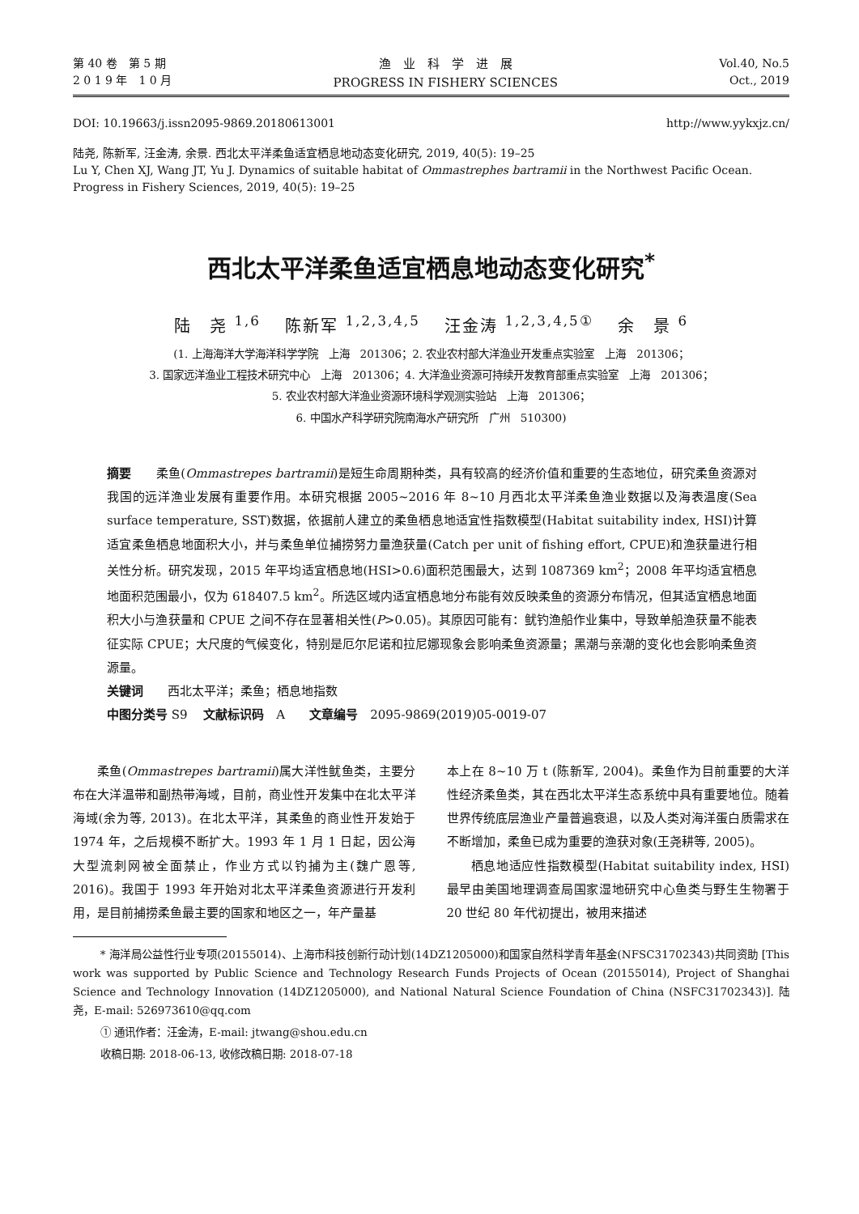第 40 卷　第 5 期
2 0 1 9 年　1 0 月
渔　业　科　学　进　展
PROGRESS IN FISHERY SCIENCES
Vol.40, No.5
Oct., 2019
DOI: 10.19663/j.issn2095-9869.20180613001 http://www.yykxjz.cn/
陆尧, 陈新军, 汪金涛, 余景. 西北太平洋柔鱼适宜栖息地动态变化研究, 2019, 40(5): 19–25
Lu Y, Chen XJ, Wang JT, Yu J. Dynamics of suitable habitat of Ommastrephes bartramii in the Northwest Pacific Ocean. Progress in Fishery Sciences, 2019, 40(5): 19–25
西北太平洋柔鱼适宜栖息地动态变化研究<sup>*</sup>
陆　尧 <sup>1,6</sup>　 陈新军 <sup>1,2,3,4,5</sup>　 汪金涛 <sup>1,2,3,4,5①</sup>　 余　景 <sup>6</sup>
(1. 上海海洋大学海洋科学学院　上海　201306；2. 农业农村部大洋渔业开发重点实验室　上海　201306；
3. 国家远洋渔业工程技术研究中心　上海　201306；4. 大洋渔业资源可持续开发教育部重点实验室　上海　201306；
5. 农业农村部大洋渔业资源环境科学观测实验站　上海　201306；
6. 中国水产科学研究院南海水产研究所　广州　510300)
摘要　　柔鱼(Ommastrepes bartramii)是短生命周期种类，具有较高的经济价值和重要的生态地位，研究柔鱼资源对我国的远洋渔业发展有重要作用。本研究根据 2005~2016 年 8~10 月西北太平洋柔鱼渔业数据以及海表温度(Sea surface temperature, SST)数据，依据前人建立的柔鱼栖息地适宜性指数模型(Habitat suitability index, HSI)计算适宜柔鱼栖息地面积大小，并与柔鱼单位捕捞努力量渔获量(Catch per unit of fishing effort, CPUE)和渔获量进行相关性分析。研究发现，2015 年平均适宜栖息地(HSI>0.6)面积范围最大，达到 1087369 km<sup>2</sup>；2008 年平均适宜栖息地面积范围最小，仅为 618407.5 km<sup>2</sup>。所选区域内适宜栖息地分布能有效反映柔鱼的资源分布情况，但其适宜栖息地面积大小与渔获量和 CPUE 之间不存在显著相关性(P>0.05)。其原因可能有：鱿钓渔船作业集中，导致单船渔获量不能表征实际 CPUE；大尺度的气候变化，特别是厄尔尼诺和拉尼娜现象会影响柔鱼资源量；黑潮与亲潮的变化也会影响柔鱼资源量。
关键词　　西北太平洋；柔鱼；栖息地指数
中图分类号 S9　 文献标识码　A　　文章编号　2095-9869(2019)05-0019-07
柔鱼(Ommastrepes bartramii)属大洋性鱿鱼类，主要分布在大洋温带和副热带海域，目前，商业性开发集中在北太平洋海域(余为等, 2013)。在北太平洋，其柔鱼的商业性开发始于 1974 年，之后规模不断扩大。1993 年 1 月 1 日起，因公海大型流刺网被全面禁止，作业方式以钓捕为主(魏广恩等, 2016)。我国于 1993 年开始对北太平洋柔鱼资源进行开发利用，是目前捕捞柔鱼最主要的国家和地区之一，年产量基
本上在 8~10 万 t (陈新军, 2004)。柔鱼作为目前重要的大洋性经济柔鱼类，其在西北太平洋生态系统中具有重要地位。随着世界传统底层渔业产量普遍衰退，以及人类对海洋蛋白质需求在不断增加，柔鱼已成为重要的渔获对象(王尧耕等, 2005)。
栖息地适应性指数模型(Habitat suitability index, HSI)最早由美国地理调查局国家湿地研究中心鱼类与野生生物署于 20 世纪 80 年代初提出，被用来描述
* 海洋局公益性行业专项(20155014)、上海市科技创新行动计划(14DZ1205000)和国家自然科学青年基金(NFSC31702343)共同资助 [This work was supported by Public Science and Technology Research Funds Projects of Ocean (20155014), Project of Shanghai Science and Technology Innovation (14DZ1205000), and National Natural Science Foundation of China (NSFC31702343)]. 陆　尧，E-mail: 526973610@qq.com
① 通讯作者：汪金涛，E-mail: jtwang@shou.edu.cn
收稿日期: 2018-06-13, 收修改稿日期: 2018-07-18